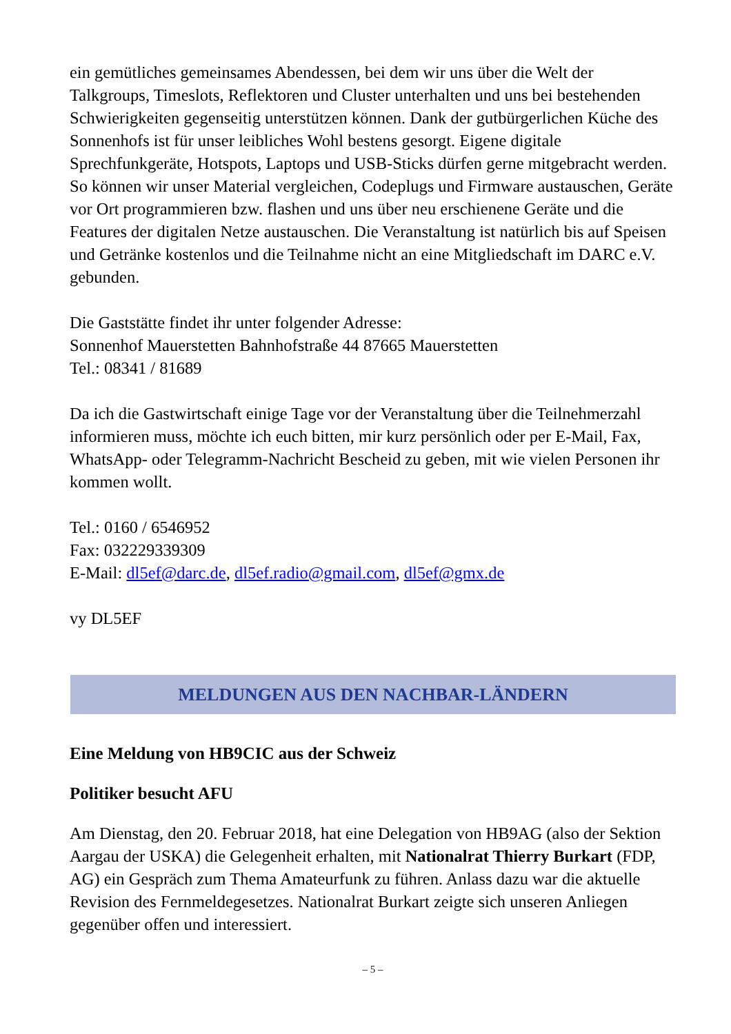ein gemütliches gemeinsames Abendessen, bei dem wir uns über die Welt der Talkgroups, Timeslots, Reflektoren und Cluster unterhalten und uns bei bestehenden Schwierigkeiten gegenseitig unterstützen können. Dank der gutbürgerlichen Küche des Sonnenhofs ist für unser leibliches Wohl bestens gesorgt. Eigene digitale Sprechfunkgeräte, Hotspots, Laptops und USB-Sticks dürfen gerne mitgebracht werden. So können wir unser Material vergleichen, Codeplugs und Firmware austauschen, Geräte vor Ort programmieren bzw. flashen und uns über neu erschienene Geräte und die Features der digitalen Netze austauschen. Die Veranstaltung ist natürlich bis auf Speisen und Getränke kostenlos und die Teilnahme nicht an eine Mitgliedschaft im DARC e.V. gebunden.
Die Gaststätte findet ihr unter folgender Adresse:
Sonnenhof Mauerstetten Bahnhofstraße 44 87665 Mauerstetten
Tel.: 08341 / 81689
Da ich die Gastwirtschaft einige Tage vor der Veranstaltung über die Teilnehmerzahl informieren muss, möchte ich euch bitten, mir kurz persönlich oder per E-Mail, Fax, WhatsApp- oder Telegramm-Nachricht Bescheid zu geben, mit wie vielen Personen ihr kommen wollt.
Tel.: 0160 / 6546952
Fax: 032229339309
E-Mail: dl5ef@darc.de, dl5ef.radio@gmail.com, dl5ef@gmx.de
vy DL5EF
MELDUNGEN AUS DEN NACHBAR-LÄNDERN
Eine Meldung von HB9CIC aus der Schweiz
Politiker besucht AFU
Am Dienstag, den 20. Februar 2018, hat eine Delegation von HB9AG (also der Sektion Aargau der USKA) die Gelegenheit erhalten, mit Nationalrat Thierry Burkart (FDP, AG) ein Gespräch zum Thema Amateurfunk zu führen. Anlass dazu war die aktuelle Revision des Fernmeldegesetzes. Nationalrat Burkart zeigte sich unseren Anliegen gegenüber offen und interessiert.
– 5 –